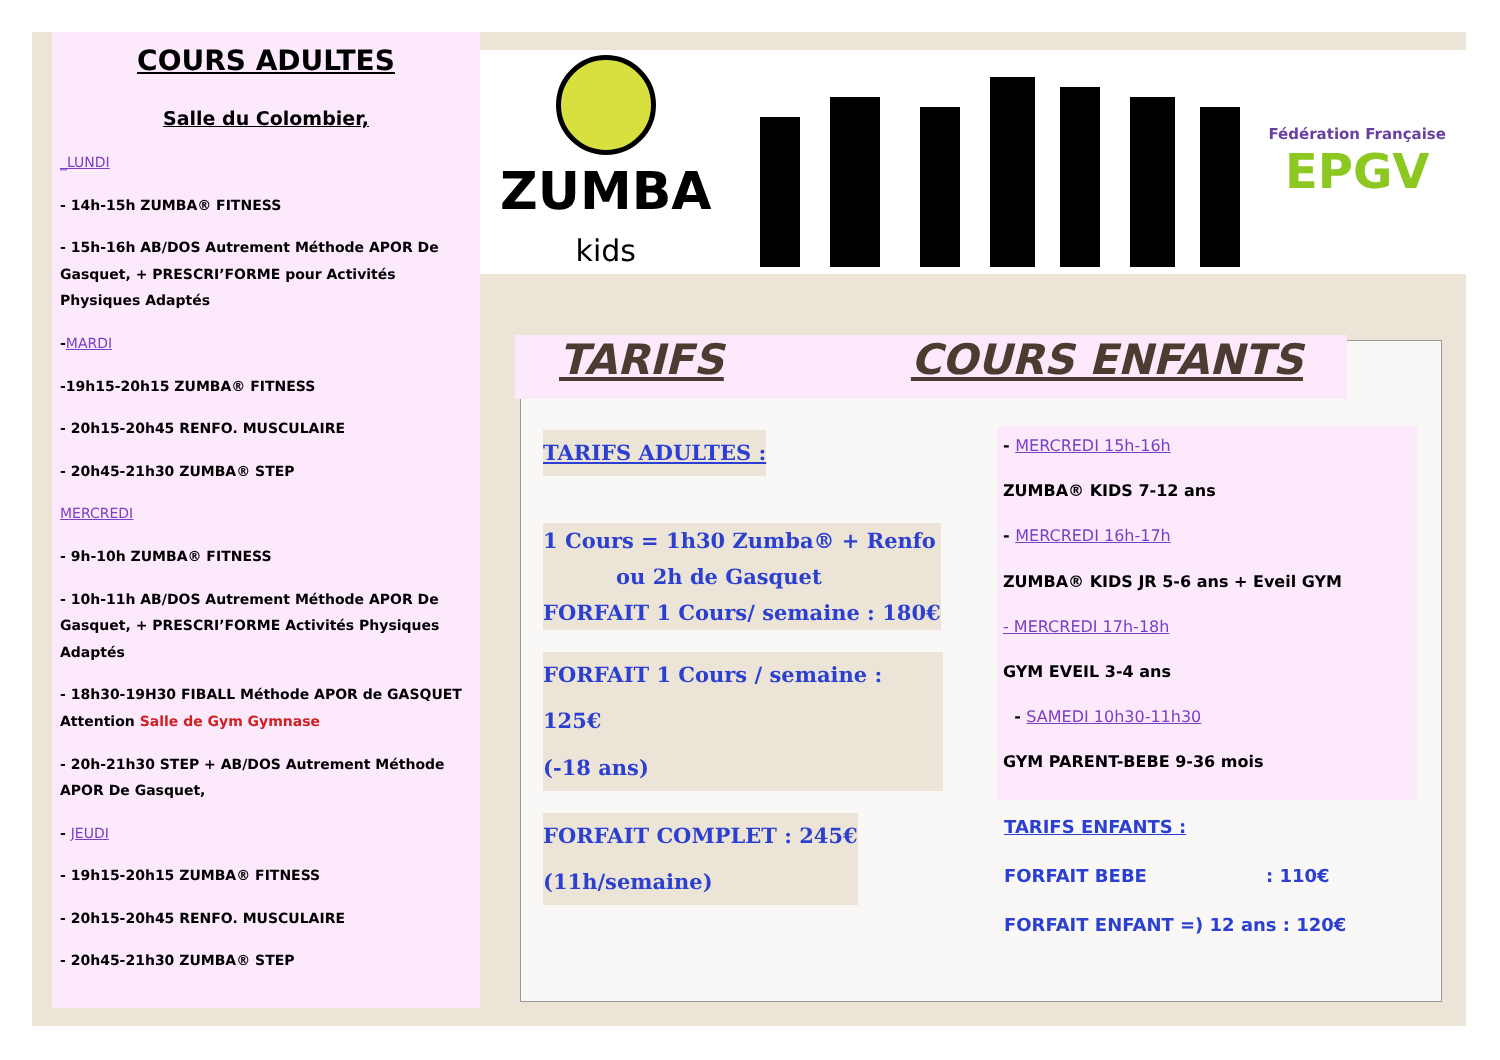COURS ADULTES
Salle du Colombier,
_LUNDI
- 14h-15h ZUMBA® FITNESS
- 15h-16h AB/DOS Autrement Méthode APOR De Gasquet, + PRESCRI’FORME pour Activités Physiques Adaptés
-MARDI
-19h15-20h15 ZUMBA® FITNESS
- 20h15-20h45 RENFO. MUSCULAIRE
- 20h45-21h30 ZUMBA® STEP
MERCREDI
- 9h-10h ZUMBA® FITNESS
- 10h-11h AB/DOS Autrement Méthode APOR De Gasquet, + PRESCRI’FORME Activités Physiques Adaptés
- 18h30-19H30 FIBALL Méthode APOR de GASQUET Attention Salle de Gym Gymnase
- 20h-21h30 STEP + AB/DOS Autrement Méthode APOR De Gasquet,
- JEUDI
- 19h15-20h15 ZUMBA® FITNESS
- 20h15-20h45 RENFO. MUSCULAIRE
- 20h45-21h30 ZUMBA® STEP
ZUMBA
kids
Fédération Française
EPGV
TARIFS COURS ENFANTS
TARIFS ADULTES :
1 Cours = 1h30 Zumba® + Renfo
ou 2h de Gasquet
FORFAIT 1 Cours/ semaine : 180€
FORFAIT 1 Cours / semaine : 125€
(-18 ans)
FORFAIT COMPLET : 245€
(11h/semaine)
- MERCREDI 15h-16h
ZUMBA® KIDS 7-12 ans
- MERCREDI 16h-17h
ZUMBA® KIDS JR 5-6 ans + Eveil GYM
- MERCREDI 17h-18h
GYM EVEIL 3-4 ans
- SAMEDI 10h30-11h30
GYM PARENT-BEBE 9-36 mois
TARIFS ENFANTS :
FORFAIT BEBE : 110€
FORFAIT ENFANT =) 12 ans : 120€